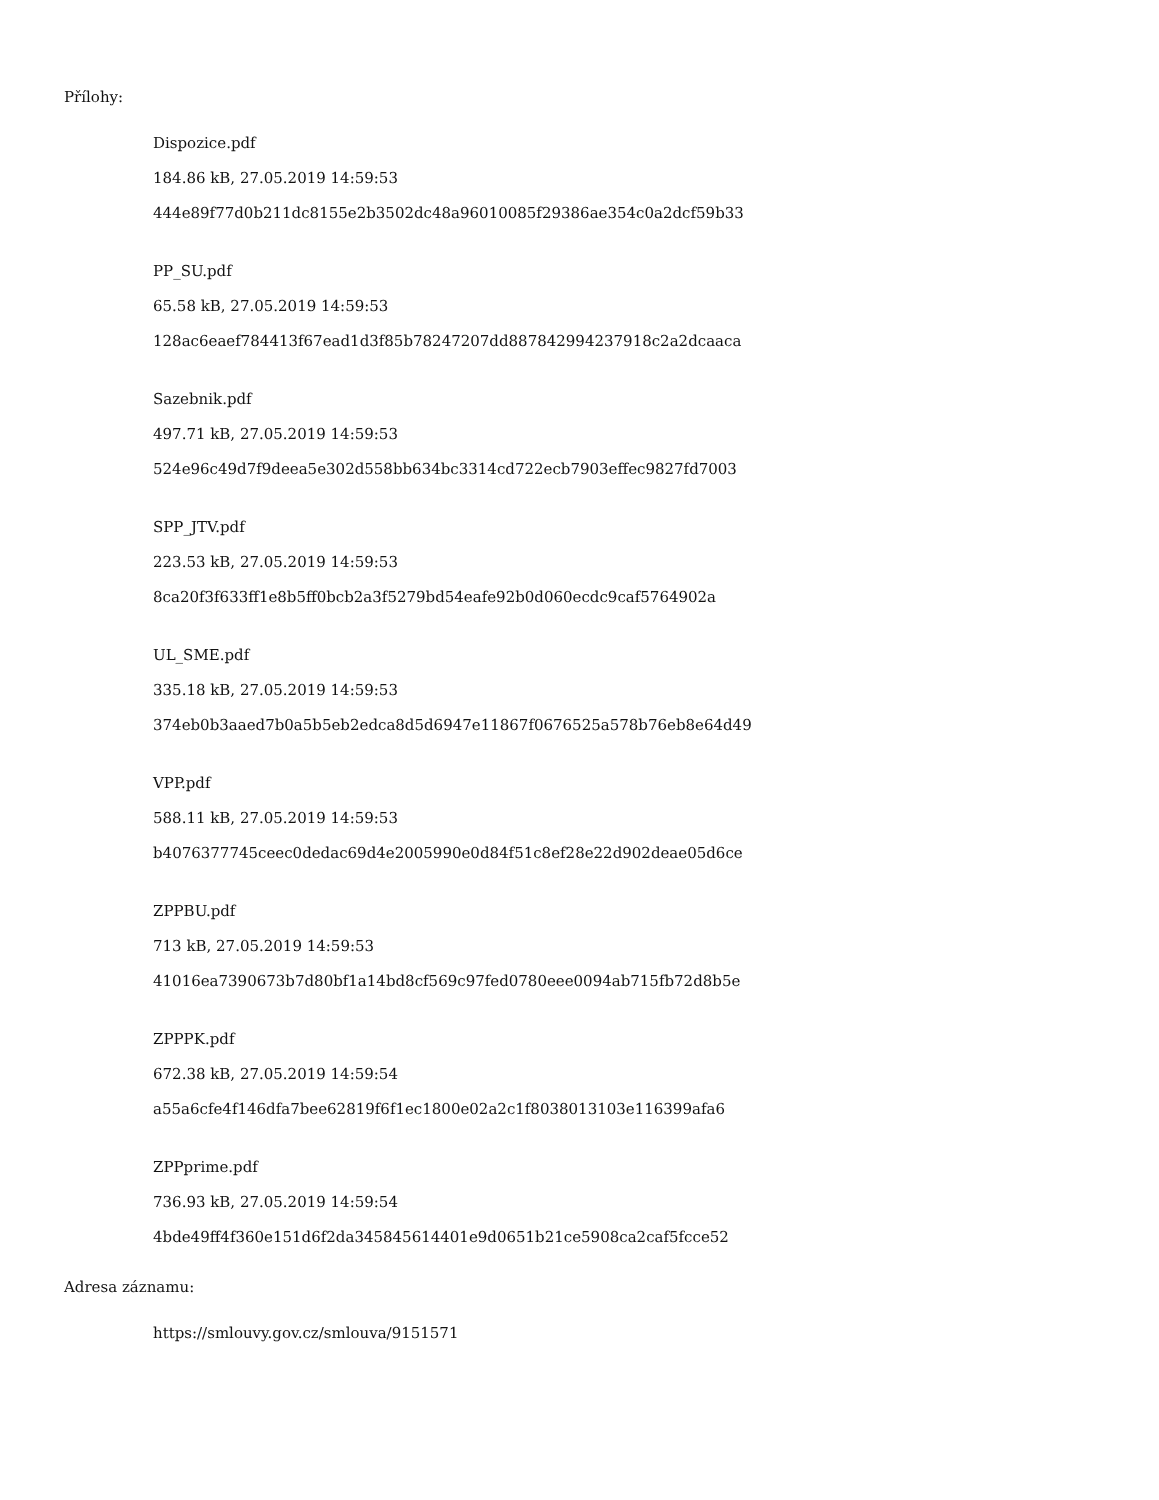Přílohy:
Dispozice.pdf
184.86 kB, 27.05.2019 14:59:53
444e89f77d0b211dc8155e2b3502dc48a96010085f29386ae354c0a2dcf59b33
PP_SU.pdf
65.58 kB, 27.05.2019 14:59:53
128ac6eaef784413f67ead1d3f85b78247207dd887842994237918c2a2dcaaca
Sazebnik.pdf
497.71 kB, 27.05.2019 14:59:53
524e96c49d7f9deea5e302d558bb634bc3314cd722ecb7903effec9827fd7003
SPP_JTV.pdf
223.53 kB, 27.05.2019 14:59:53
8ca20f3f633ff1e8b5ff0bcb2a3f5279bd54eafe92b0d060ecdc9caf5764902a
UL_SME.pdf
335.18 kB, 27.05.2019 14:59:53
374eb0b3aaed7b0a5b5eb2edca8d5d6947e11867f0676525a578b76eb8e64d49
VPP.pdf
588.11 kB, 27.05.2019 14:59:53
b4076377745ceec0dedac69d4e2005990e0d84f51c8ef28e22d902deae05d6ce
ZPPBU.pdf
713 kB, 27.05.2019 14:59:53
41016ea7390673b7d80bf1a14bd8cf569c97fed0780eee0094ab715fb72d8b5e
ZPPPK.pdf
672.38 kB, 27.05.2019 14:59:54
a55a6cfe4f146dfa7bee62819f6f1ec1800e02a2c1f8038013103e116399afa6
ZPPprime.pdf
736.93 kB, 27.05.2019 14:59:54
4bde49ff4f360e151d6f2da345845614401e9d0651b21ce5908ca2caf5fcce52
Adresa záznamu:
https://smlouvy.gov.cz/smlouva/9151571